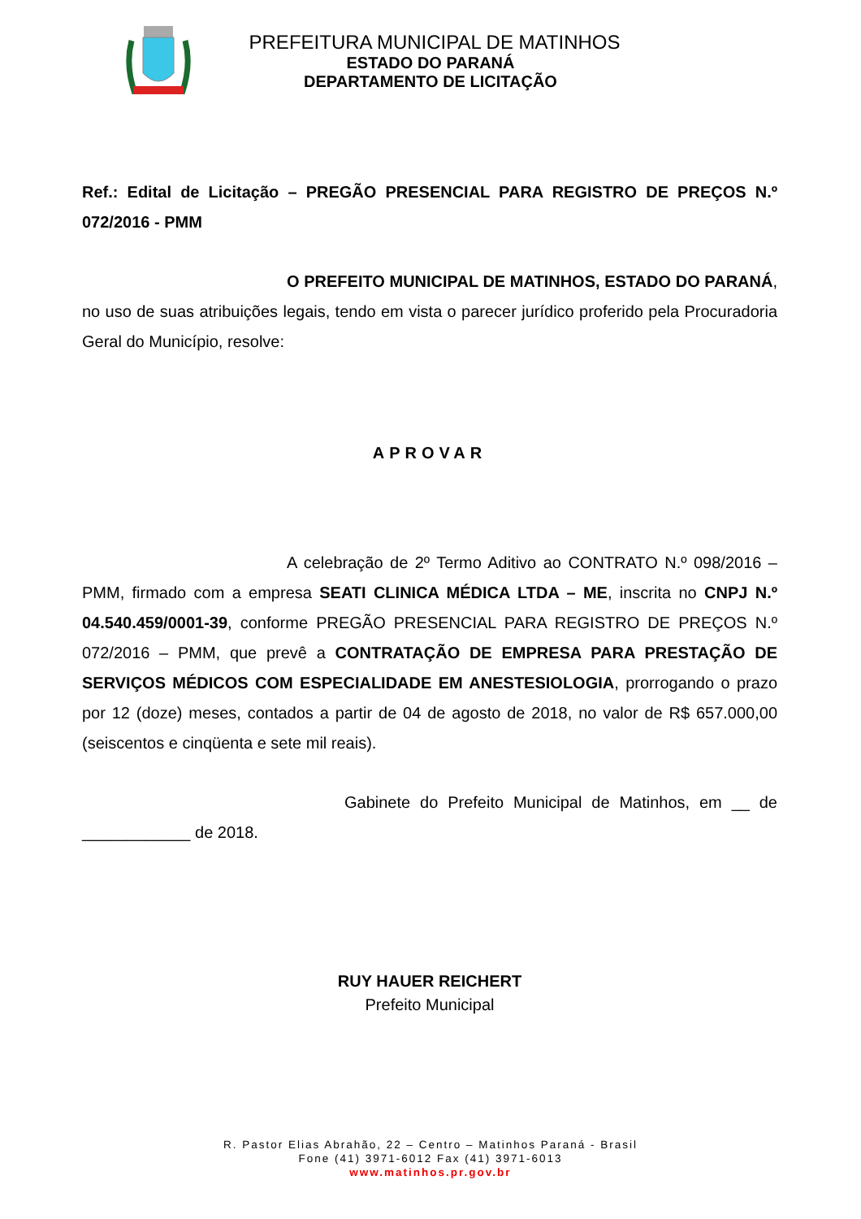PREFEITURA MUNICIPAL DE MATINHOS
ESTADO DO PARANÁ
DEPARTAMENTO DE LICITAÇÃO
Ref.: Edital de Licitação – PREGÃO PRESENCIAL PARA REGISTRO DE PREÇOS N.º 072/2016 - PMM
O PREFEITO MUNICIPAL DE MATINHOS, ESTADO DO PARANÁ, no uso de suas atribuições legais, tendo em vista o parecer jurídico proferido pela Procuradoria Geral do Município, resolve:
APROVAR
A celebração de 2º Termo Aditivo ao CONTRATO N.º 098/2016 – PMM, firmado com a empresa SEATI CLINICA MÉDICA LTDA – ME, inscrita no CNPJ N.º 04.540.459/0001-39, conforme PREGÃO PRESENCIAL PARA REGISTRO DE PREÇOS N.º 072/2016 – PMM, que prevê a CONTRATAÇÃO DE EMPRESA PARA PRESTAÇÃO DE SERVIÇOS MÉDICOS COM ESPECIALIDADE EM ANESTESIOLOGIA, prorrogando o prazo por 12 (doze) meses, contados a partir de 04 de agosto de 2018, no valor de R$ 657.000,00 (seiscentos e cinqüenta e sete mil reais).
Gabinete do Prefeito Municipal de Matinhos, em __ de ____________ de 2018.
RUY HAUER REICHERT
Prefeito Municipal
R. Pastor Elias Abrahão, 22 – Centro – Matinhos Paraná - Brasil
Fone (41) 3971-6012 Fax (41) 3971-6013
www.matinhos.pr.gov.br